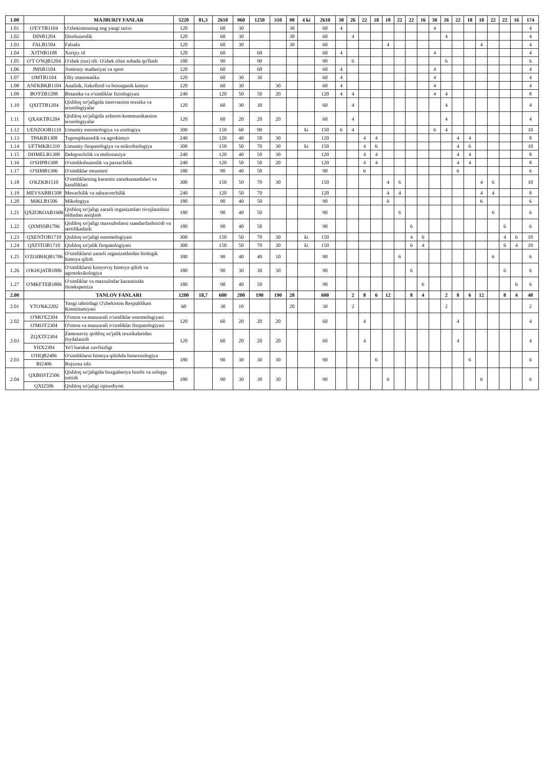| 1.00 | | MAJBURIY FANLAR | 5220 | 81,3 | 2610 | 960 | 1250 | 310 | 90 | 4 ki | 2610 | 30 | 26 | 22 | 18 | 18 | 22 | 22 | 16 | 30 | 26 | 22 | 18 | 18 | 22 | 22 | 16 | 174 |
| --- | --- | --- | --- | --- | --- | --- | --- | --- | --- | --- | --- | --- | --- | --- | --- | --- | --- | --- | --- | --- | --- | --- | --- | --- | --- | --- | --- | --- |
| 1.01 | O'EYTB1104 | O'zbekistonning eng yangi tarixi | 120 | | 60 | 30 | | | 30 | | 60 | 4 | | | | | | | | 4 | | | | | | | | 4 |
| 1.02 | DINB1204 | Dinshunoslik | 120 | | 60 | 30 | | | 30 | | 60 | | 4 | | | | | | | | 4 | | | | | | | 4 |
| 1.03 | FALB1504 | Falsafa | 120 | | 60 | 30 | | | 30 | | 60 | | | | | 4 | | | | | | | | 4 | | | | 4 |
| 1.04 | XJTNB1108 | Xorijiy til | 120 | | 60 | | 60 | | | | 60 | 4 | | | | | | | | 4 | | | | | | | | 4 |
| 1.05 | O'T O'SQB1204 | O'zbek (rus) tili: O'zbek tilini sohada qo'llash | 180 | | 90 | | 90 | | | | 90 | | 6 | | | | | | | | 6 | | | | | | | 6 |
| 1.06 | JMSB1104 | Jismoniy madaniyat va sport | 120 | | 60 | | 60 | | | | 60 | 4 | | | | | | | | 4 | | | | | | | | 4 |
| 1.07 | OMTB1104 | Oliy matematika | 120 | | 60 | 30 | 30 | | | | 60 | 4 | | | | | | | | 4 | | | | | | | | 4 |
| 1.08 | ANFKBKB1104 | Analitik, fizkolloid va bioorganik kimyo | 120 | | 60 | 30 | | 30 | | | 60 | 4 | | | | | | | | 4 | | | | | | | | 4 |
| 1.09 | BO'FZB1208 | Botanika va o'simliklar fiziologiyasi | 240 | | 120 | 50 | 50 | 20 | | | 120 | 4 | 4 | | | | | | | 4 | 4 | | | | | | | 8 |
| 1.10 | QXITTB1204 | Qishloq xo'jaligida innovatsion texnika va texnologiyalar | 120 | | 60 | 30 | 30 | | | | 60 | | 4 | | | | | | | | 4 | | | | | | | 4 |
| 1.11 | QXAKTB1204 | Qishloq xo'jaligida axborot-kommunikatsion texnologiyalar | 120 | | 60 | 20 | 20 | 20 | | | 60 | | 4 | | | | | | | | 4 | | | | | | | 4 |
| 1.12 | UENZOOB1110 | Umumiy entomologiya va zoologiya | 300 | | 150 | 60 | 90 | | | ki | 150 | 6 | 4 | | | | | | | 6 | 4 | | | | | | | 10 |
| 1.13 | TPAKB1308 | Tuproqshunoslik va agrokimyo | 240 | | 120 | 40 | 50 | 30 | | | 120 | | | 4 | 4 | | | | | | | 4 | 4 | | | | | 8 |
| 1.14 | UFTMKB1310 | Umumiy fitopatologiya va mikrobiologiya | 300 | | 150 | 50 | 70 | 30 | | ki | 150 | | | 4 | 6 | | | | | | | 4 | 6 | | | | | 10 |
| 1.15 | DHMELB1308 | Dehqonchilik va melioratsiya | 240 | | 120 | 40 | 50 | 30 | | | 120 | | | 4 | 4 | | | | | | | 4 | 4 | | | | | 8 |
| 1.16 | O'SHPB1308 | O'simlikshunoslik va paxtachilik | 240 | | 120 | 50 | 50 | 20 | | | 120 | | | 4 | 4 | | | | | | | 4 | 4 | | | | | 8 |
| 1.17 | O'SIMB1306 | O'simliklar imuniteti | 180 | | 90 | 40 | 50 | | | | 90 | | | 6 | | | | | | | | 6 | | | | | | 6 |
| 1.18 | O'KZKB1510 | O'simliklarning karantin zararkunandalari va kasalliklari | 300 | | 150 | 50 | 70 | 30 | | | 150 | | | | | 4 | 6 | | | | | | | 4 | 6 | | | 10 |
| 1.19 | MEVSABB1508 | Mevachilik va sabzavotchilik | 240 | | 120 | 50 | 70 | | | | 120 | | | | | 4 | 4 | | | | | | | 4 | 4 | | | 8 |
| 1.20 | MIKLB1506 | Mikologiya | 180 | | 90 | 40 | 50 | | | | 90 | | | | | 6 | | | | | | | | 6 | | | | 6 |
| 1.21 | QXZOROAB1606 | Qishloq xo'jaligi zararli organizmlari rivojlanishini oldindan aniqlash | 180 | | 90 | 40 | 50 | | | | 90 | | | | | | 6 | | | | | | | | 6 | | | 6 |
| 1.22 | QXMSSB1706 | Qishloq xo'jaligi maxsulotlarni standartlashtirish va sertifikatlash | 180 | | 90 | 40 | 50 | | | | 90 | | | | | | | 6 | | | | | | | | 6 | | 6 |
| 1.23 | QXENTOB1710 | Qishloq xo'jaligi entomologiyasi | 300 | | 150 | 50 | 70 | 30 | | ki | 150 | | | | | | | 4 | 6 | | | | | | | 4 | 6 | 10 |
| 1.24 | QXFITOB1710 | Qishloq xo'jalik fitopatologiyasi | 300 | | 150 | 50 | 70 | 30 | | ki | 150 | | | | | | | 6 | 4 | | | | | | | 6 | 4 | 10 |
| 1.25 | O'ZOIBHQB1706 | O'simliklarni zararli organizmlardan biologik himoya qilish | 180 | | 90 | 40 | 40 | 10 | | | 90 | | | | | | 6 | | | | | | | | 6 | | | 6 |
| 1.26 | O'KHQATB1806 | O'simliklarni kimyoviy himoya qilish va agrotoksikologiya | 180 | | 90 | 30 | 30 | 30 | | | 90 | | | | | | | 6 | | | | | | | | 6 | | 6 |
| 1.27 | O'MKFTEB1806 | O'simliklar va maxsulotlar karantinida fitoekspertiza | 180 | | 90 | 40 | 50 | | | | 90 | | | | | | | | 6 | | | | | | | | 6 | 6 |
| 2.00 | | TANLOV FANLARI | 1200 | 18,7 | 600 | 200 | 190 | 190 | 20 | | 600 | | 2 | 8 | 6 | 12 | | 8 | 4 | | 2 | 8 | 6 | 12 | | 8 | 4 | 40 |
| 2.01 | YTO'RK2202 | Yangi tahrirdagi O'zbekiston Respublikasi Konstitutsiyasi | 60 | | 30 | 10 | | | 20 | | 30 | | 2 | | | | | | | | 2 | | | | | | | 2 |
| 2.02 | O'MO'E2304 | O'rmon va manzarali o'simliklar entomologiyasi | 120 | | 60 | 20 | 20 | 20 | | | 60 | | | 4 | | | | | | | | 4 | | | | | | 4 |
| | O'MO'F2304 | O'rmon va manzarali o'simliklar fitopatologiyasi | | | | | | | | | | | | | | | | | | | | | | | | | | |
| 2.03 | ZQXTF2304 | Zamonaviy qishloq xo'jalik texnikalaridan foydalanish | 120 | | 60 | 20 | 20 | 20 | | | 60 | | | 4 | | | | | | | | 4 | | | | | | 4 |
| | YHX2304 | Yo'l harakat xavfsizligi | | | | | | | | | | | | | | | | | | | | | | | | | | |
| 2.03 | O'HQB2406 | O'simliklarni himoya qilishda biotexnologiya | 180 | | 90 | 30 | 30 | 30 | | | 90 | | | | 6 | | | | | | | | 6 | | | | | 6 |
| | BI2406 | Bojxona ishi | | | | | | | | | | | | | | | | | | | | | | | | | | |
| 2.04 | QXBHST2506 | Qishloq xo'jaligida buxgalteriya hisobi va soliqqa tortish | 180 | | 90 | 30 | 30 | 30 | | | 90 | | | | | 6 | | | | | | | | 6 | | | | 6 |
| | QXI2506 | Qishloq xo'jaligi iqtisodiyoti | | | | | | | | | | | | | | | | | | | | | | | | | | |